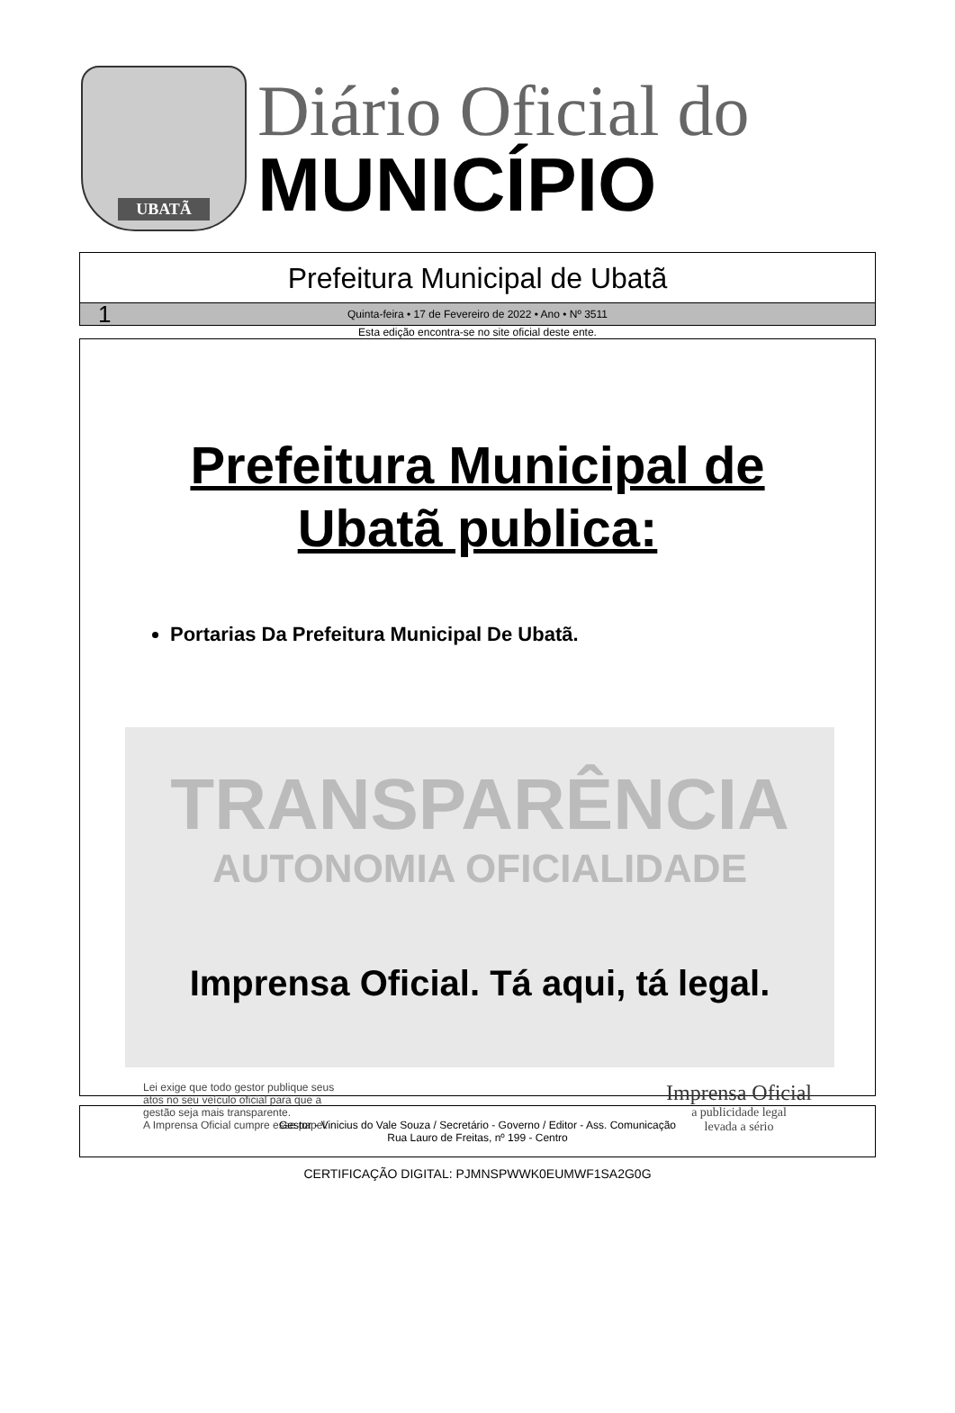UBATÃ
Diário Oficial do
MUNICÍPIO
Prefeitura Municipal de Ubatã
1 Quinta-feira • 17 de Fevereiro de 2022 • Ano • Nº 3511
Esta edição encontra-se no site oficial deste ente.
Prefeitura Municipal de
Ubatã publica:
Portarias Da Prefeitura Municipal De Ubatã.
TRANSPARÊNCIA
AUTONOMIA OFICIALIDADE
Imprensa Oficial. Tá aqui, tá legal.
Lei exige que todo gestor publique seus
atos no seu veículo oficial para que a
gestão seja mais transparente.
A Imprensa Oficial cumpre esse papel.
Imprensa Oficial
a publicidade legal
levada a sério
Gestor - Vinicius do Vale Souza / Secretário - Governo / Editor - Ass. Comunicação
Rua Lauro de Freitas, nº 199 - Centro
CERTIFICAÇÃO DIGITAL: PJMNSPWWK0EUMWF1SA2G0G